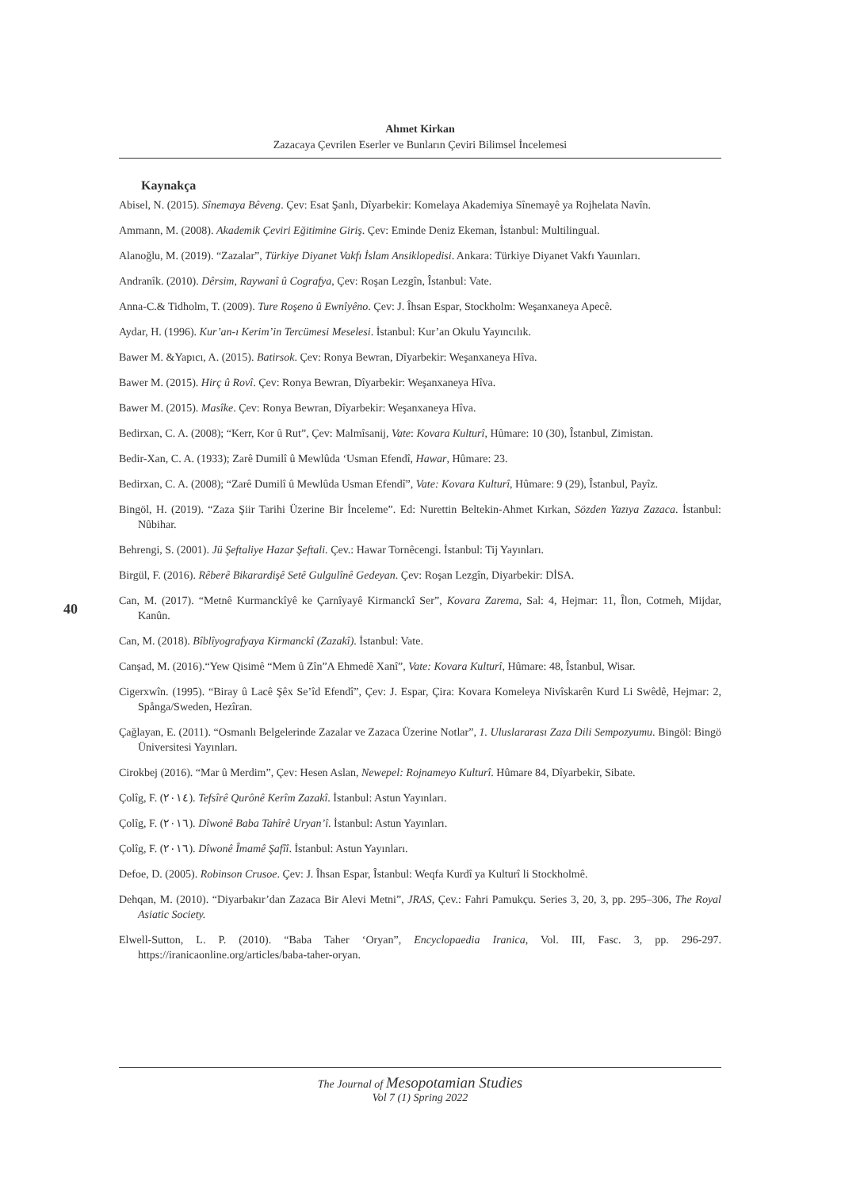Ahmet Kirkan
Zazacaya Çevrilen Eserler ve Bunların Çeviri Bilimsel İncelemesi
40
Kaynakça
Abisel, N. (2015). Sînemaya Bêveng. Çev: Esat Şanlı, Dîyarbekir: Komelaya Akademiya Sînemayê ya Rojhelata Navîn.
Ammann, M. (2008). Akademik Çeviri Eğitimine Giriş. Çev: Eminde Deniz Ekeman, İstanbul: Multilingual.
Alanoğlu, M. (2019). “Zazalar”, Türkiye Diyanet Vakfı İslam Ansiklopedisi. Ankara: Türkiye Diyanet Vakfı Yauınları.
Andranîk. (2010). Dêrsim, Raywanî û Cografya, Çev: Roşan Lezgîn, Îstanbul: Vate.
Anna-C.& Tidholm, T. (2009). Ture Roşeno û Ewnîyêno. Çev: J. Îhsan Espar, Stockholm: Weşanxaneya Apecê.
Aydar, H. (1996). Kur’an-ı Kerim’in Tercümesi Meselesi. İstanbul: Kur’an Okulu Yayıncılık.
Bawer M. &Yapıcı, A. (2015). Batirsok. Çev: Ronya Bewran, Dîyarbekir: Weşanxaneya Hîva.
Bawer M. (2015). Hirç û Rovî. Çev: Ronya Bewran, Dîyarbekir: Weşanxaneya Hîva.
Bawer M. (2015). Masîke. Çev: Ronya Bewran, Dîyarbekir: Weşanxaneya Hîva.
Bedirxan, C. A. (2008); “Kerr, Kor û Rut”, Çev: Malmîsanij, Vate: Kovara Kulturî, Hûmare: 10 (30), Îstanbul, Zimistan.
Bedir-Xan, C. A. (1933); Zarê Dumilî û Mewlûda ‘Usman Efendî, Hawar, Hûmare: 23.
Bedirxan, C. A. (2008); “Zarê Dumilî û Mewlûda Usman Efendî”, Vate: Kovara Kulturî, Hûmare: 9 (29), Îstanbul, Payîz.
Bingöl, H. (2019). “Zaza Şiir Tarihi Üzerine Bir İnceleme”. Ed: Nurettin Beltekin-Ahmet Kırkan, Sözden Yazıya Zazaca. İstanbul: Nûbihar.
Behrengi, S. (2001). Jü Şeftaliye Hazar Şeftali. Çev.: Hawar Tornêcengi. İstanbul: Tij Yayınları.
Birgül, F. (2016). Rêberê Bikarardişê Setê Gulgulînê Gedeyan. Çev: Roşan Lezgîn, Diyarbekir: DİSA.
Can, M. (2017). “Metnê Kurmanckîyê ke Çarnîyayê Kirmanckî Ser”, Kovara Zarema, Sal: 4, Hejmar: 11, Îlon, Cotmeh, Mijdar, Kanûn.
Can, M. (2018). Bîblîyografyaya Kirmanckî (Zazakî). İstanbul: Vate.
Canşad, M. (2016).“Yew Qisimê “Mem û Zîn”A Ehmedê Xanî”, Vate: Kovara Kulturî, Hûmare: 48, Îstanbul, Wisar.
Cigerxwîn. (1995). “Biray û Lacê Şêx Se’îd Efendî”, Çev: J. Espar, Çira: Kovara Komeleya Nivîskarên Kurd Li Swêdê, Hejmar: 2, Spånga/Sweden, Hezîran.
Çağlayan, E. (2011). “Osmanlı Belgelerinde Zazalar ve Zazaca Üzerine Notlar”, 1. Uluslararası Zaza Dili Sempozyumu. Bingöl: Bingö Üniversitesi Yayınları.
Cirokbej (2016). “Mar û Merdim”, Çev: Hesen Aslan, Newepel: Rojnameyo Kulturî. Hûmare 84, Dîyarbekir, Sibate.
Çolîg, F. (٢٠١٤). Tefsîrê Qurônê Kerîm Zazakî. İstanbul: Astun Yayınları.
Çolîg, F. (٢٠١٦). Dîwonê Baba Tahîrê Uryan’î. İstanbul: Astun Yayınları.
Çolîg, F. (٢٠١٦). Dîwonê Îmamê Şafîî. İstanbul: Astun Yayınları.
Defoe, D. (2005). Robinson Crusoe. Çev: J. Îhsan Espar, Îstanbul: Weqfa Kurdî ya Kulturî li Stockholmê.
Dehqan, M. (2010). “Diyarbakır’dan Zazaca Bir Alevi Metni”, JRAS, Çev.: Fahri Pamukçu. Series 3, 20, 3, pp. 295–306, The Royal Asiatic Society.
Elwell-Sutton, L. P. (2010). “Baba Taher ‘Oryan”, Encyclopaedia Iranica, Vol. III, Fasc. 3, pp. 296-297. https://iranicaonline.org/articles/baba-taher-oryan.
The Journal of Mesopotamian Studies
Vol 7 (1) Spring 2022